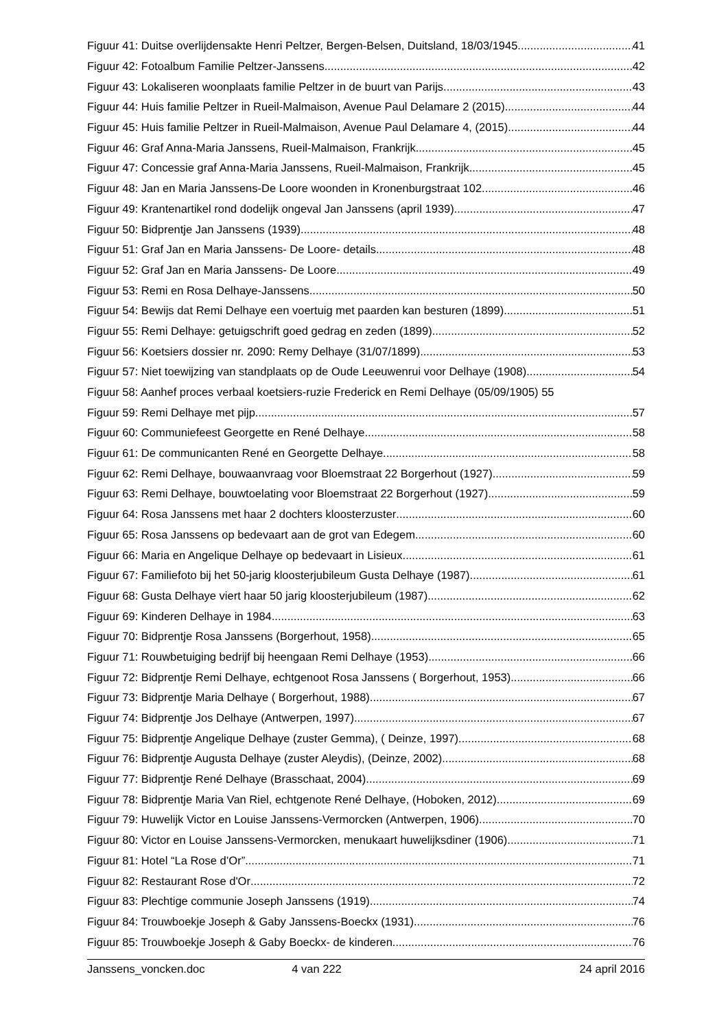Figuur 41: Duitse overlijdensakte Henri Peltzer, Bergen-Belsen, Duitsland, 18/03/1945 41
Figuur 42: Fotoalbum Familie Peltzer-Janssens 42
Figuur 43: Lokaliseren woonplaats familie Peltzer in de buurt van Parijs 43
Figuur 44: Huis familie Peltzer in Rueil-Malmaison, Avenue Paul Delamare 2 (2015) 44
Figuur 45: Huis familie Peltzer in Rueil-Malmaison, Avenue Paul Delamare 4, (2015) 44
Figuur 46: Graf Anna-Maria Janssens, Rueil-Malmaison, Frankrijk 45
Figuur 47: Concessie graf Anna-Maria Janssens, Rueil-Malmaison, Frankrijk 45
Figuur 48: Jan en Maria Janssens-De Loore woonden in Kronenburgstraat 102 46
Figuur 49: Krantenartikel rond dodelijk ongeval Jan Janssens (april 1939) 47
Figuur 50: Bidprentje Jan Janssens (1939) 48
Figuur 51: Graf Jan en Maria Janssens- De Loore- details 48
Figuur 52: Graf Jan en Maria Janssens- De Loore 49
Figuur 53: Remi en Rosa Delhaye-Janssens 50
Figuur 54: Bewijs dat Remi Delhaye een voertuig met paarden kan besturen (1899) 51
Figuur 55: Remi Delhaye: getuigschrift goed gedrag en zeden (1899) 52
Figuur 56: Koetsiers dossier nr. 2090: Remy Delhaye (31/07/1899) 53
Figuur 57: Niet toewijzing van standplaats op de Oude Leeuwenrui voor Delhaye (1908) 54
Figuur 58: Aanhef proces verbaal koetsiers-ruzie Frederick en Remi Delhaye (05/09/1905) 55
Figuur 59: Remi Delhaye met pijp 57
Figuur 60: Communiefeest Georgette en René Delhaye 58
Figuur 61: De communicanten René en Georgette Delhaye 58
Figuur 62: Remi Delhaye, bouwaanvraag voor Bloemstraat 22 Borgerhout (1927) 59
Figuur 63: Remi Delhaye, bouwtoelating voor Bloemstraat 22 Borgerhout (1927) 59
Figuur 64: Rosa Janssens met haar 2 dochters kloosterzuster 60
Figuur 65: Rosa Janssens op bedevaart aan de grot van Edegem 60
Figuur 66: Maria en Angelique Delhaye op bedevaart in Lisieux 61
Figuur 67: Familiefoto bij het 50-jarig kloosterjubileum Gusta Delhaye (1987) 61
Figuur 68: Gusta Delhaye viert haar 50 jarig kloosterjubileum (1987) 62
Figuur 69: Kinderen Delhaye in 1984 63
Figuur 70: Bidprentje Rosa Janssens (Borgerhout, 1958) 65
Figuur 71: Rouwbetuiging bedrijf bij heengaan Remi Delhaye (1953) 66
Figuur 72: Bidprentje Remi Delhaye, echtgenoot Rosa Janssens ( Borgerhout, 1953) 66
Figuur 73: Bidprentje Maria Delhaye ( Borgerhout, 1988) 67
Figuur 74: Bidprentje Jos Delhaye (Antwerpen, 1997) 67
Figuur 75: Bidprentje Angelique Delhaye (zuster Gemma), ( Deinze, 1997) 68
Figuur 76: Bidprentje Augusta Delhaye (zuster Aleydis), (Deinze, 2002) 68
Figuur 77: Bidprentje René Delhaye (Brasschaat, 2004) 69
Figuur 78: Bidprentje Maria Van Riel, echtgenote René Delhaye, (Hoboken, 2012) 69
Figuur 79: Huwelijk Victor en Louise Janssens-Vermorcken (Antwerpen, 1906) 70
Figuur 80: Victor en Louise Janssens-Vermorcken, menukaart huwelijksdiner (1906) 71
Figuur 81: Hotel “La Rose d’Or” 71
Figuur 82: Restaurant Rose d'Or 72
Figuur 83: Plechtige communie Joseph Janssens (1919) 74
Figuur 84: Trouwboekje Joseph & Gaby Janssens-Boeckx (1931) 76
Figuur 85: Trouwboekje Joseph & Gaby Boeckx- de kinderen 76
Janssens_voncken.doc 4 van 222 24 april 2016